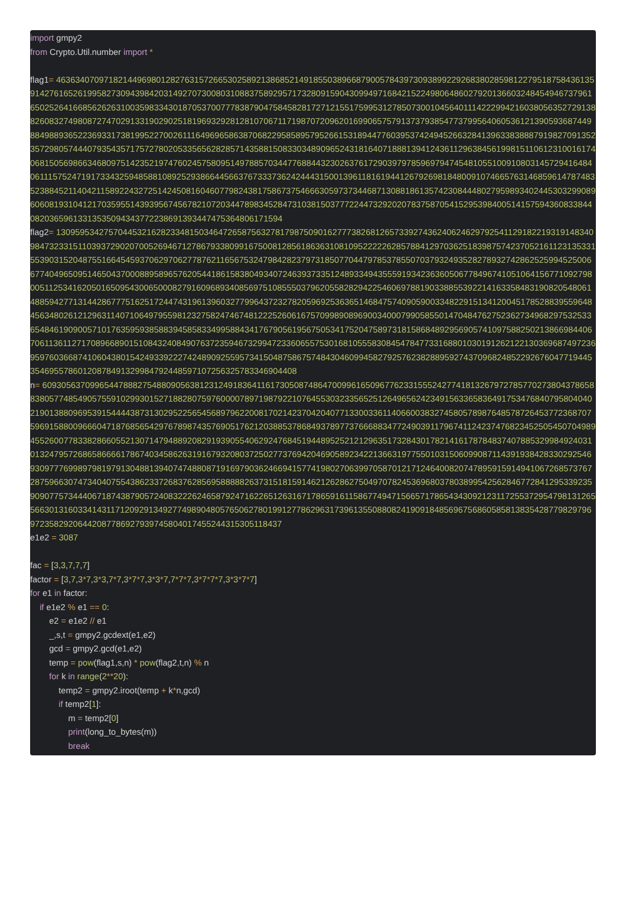import gmpy2
from Crypto.Util.number import *

flag1= 46363407097182144969801282763157266530258921386852149185503896687900578439730938992292683802859812279518758436135914276165261995827309439842031492707300803108837589295717328091590430994971684215224980648602792013660324845494673796165025264166856262631003598334301870537007778387904758458281727121551759953127850730010456401114222994216038056352729138826083274980872747029133190290251819693292812810706711719870720962016990657579137379385477379956406053612139059368744988498893652236933173819952270026111649696586387068229585895795266153189447760395374249452663284139633838887919827091352357298057444079354357175727802053356562828571435881508330348909652431816407188813941243611296384561998151106123100161740681505698663468097514235219747602457580951497885703447768844323026376172903979785969794745481055100910803145729416484061115752471917334325948588108925293866445663767333736242444315001396118161944126792698184800910746657631468596147874835238845211404211589224327251424508160460779824381758673754666305973734468713088186135742308444802795989340244530329908960608193104121703595514393956745678210720344789834528473103815037772244732920207837587054152953984005141575943608338440820365961331353509434377223869139344747536480​6171594
flag2= 13095953427570445321628233481503464726587563278179875090162777382681265733927436240624629792541129182219319148340984732331511039372902070052694671278679338099167500812856186363108109522222628578841297036251839875742370521611231353315539031520487551664545937062970627787621165675324798428237973185077044797853785507037932493528278932742862525994525006677404965095146504370008895896576205441861583804934072463937335124893349435559193423636050677849674105106415677109279800511253416205016509543006500082791609689340856975108555037962055828294225460697881903388553922141633584831908205480614885942771314428677751625172447431961396032779964372327820596925363651468475740905900334822915134120045178528839559648456348026121296311407106497955981232758247467481222526061675709989089690034000799058550147048476275236273496829753253365484619090057101763595938588394585833499588434176790561956750534175204758973181586848929569057410975882502138669844067061136112717089668901510843240849076372359467329947233606557530168105558308454784773316880103019126212213036968749723695976036687410604380154249339222742489092559573415048758675748430460994582792576238288959274370968248522926760477194453546955786012087849132998479244859710725632578334​6904408
n= 60930563709965447888275488090563812312491836411617305087486470099616509677623315552427741813267972785770273804378658838057748549057559102993015271882807597600007897198792210764553032335652512649656242349156336583649175347684079580404021901388096953915444438731302952256545689796220081702142370420407713300336114066003832745805789876485787264537723687075969158800966604718768565429767898743576905176212038853786849378977376668834772490391179674112423747682345250545070498945526007783382866055213071479488920829193905540629247684519448952521212963517328430178214161787848374078853299849240310132479572686586666178674034586263191679320803725027737694204690589234221366319775501031506099087114391938428330292546930977769989798197913048813940747488087191697903624669415774198027063997058701217124640082074789591591494106726857376728759663074734040755438623372683762856958888826373151815914621262862750497078245369680378038995425628467728412953392359090775734440671874387905724083222624658792471622651263167178659161158677494715665717865434309212311725537295479813126556630131603341431171209291349277498904805765062780199127786296317396135508808241909184856967568605858138354287798297969723582920644208778692793974580401745524431530511​8437
e1e2 = 3087

fac = [3,3,7,7,7]
factor = [3,7,3*7,3*3,7*7,3*7*7,3*3*7,7*7*7,3*7*7*7,3*3*7*7]
for e1 in factor:
    if e1e2 % e1 == 0:
        e2 = e1e2 // e1
        _,s,t = gmpy2.gcdext(e1,e2)
        gcd = gmpy2.gcd(e1,e2)
        temp = pow(flag1,s,n) * pow(flag2,t,n) % n
        for k in range(2**20):
            temp2 = gmpy2.iroot(temp + k*n,gcd)
            if temp2[1]:
                m = temp2[0]
                print(long_to_bytes(m))
                break